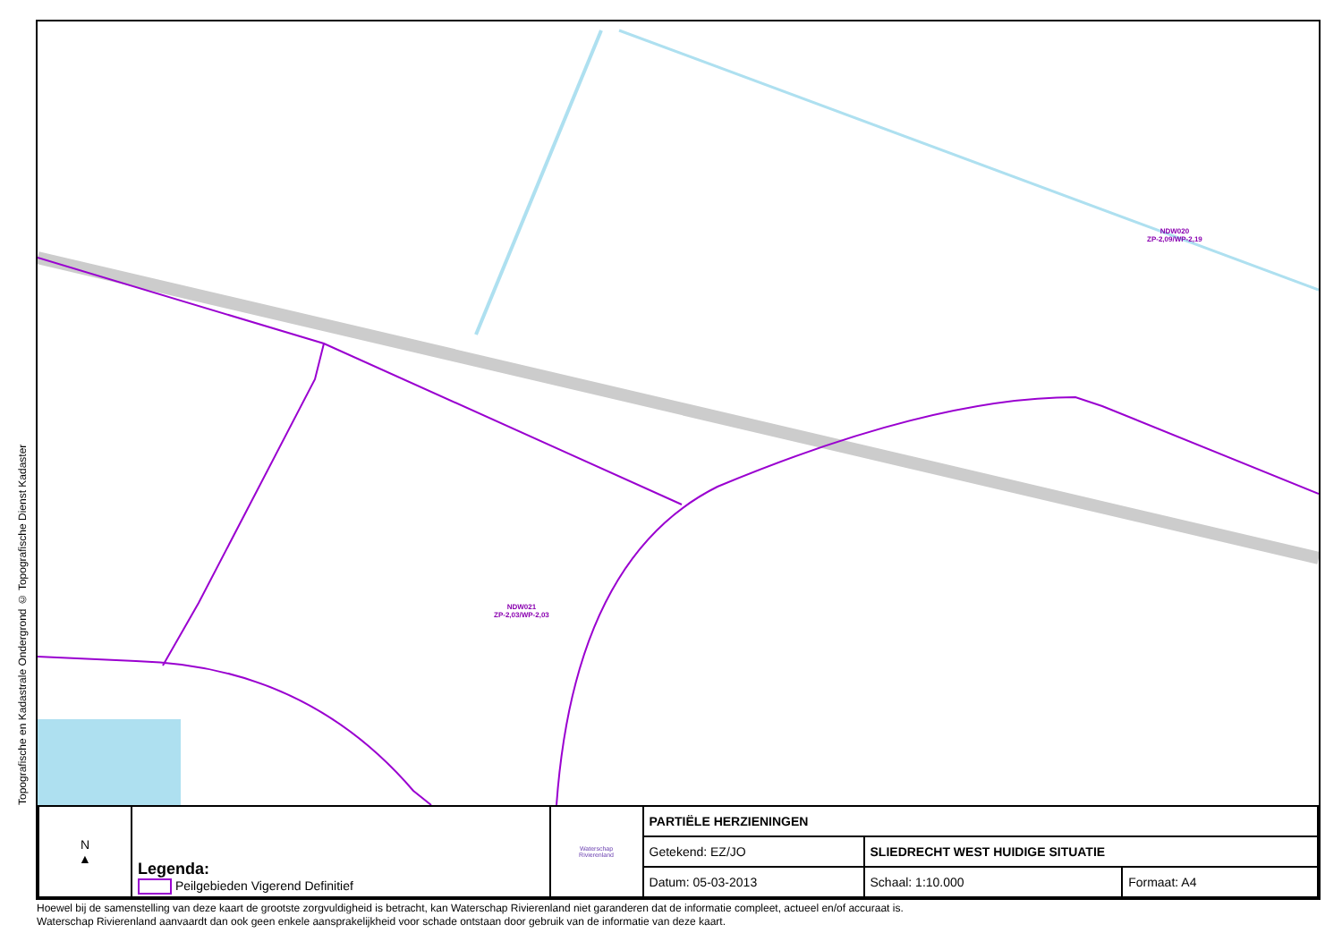Topografische en Kadastrale Ondergrond © Topografische Dienst Kadaster
NDW020
ZP-2,09/WP-2,19
NDW021
ZP-2,03/WP-2,03
| N ▲ | Legenda: Peilgebieden Vigerend Definitief | Waterschap Rivierenland | PARTIËLE HERZIENINGEN | | |
| | | | Getekend: EZ/JO | SLIEDRECHT WEST HUIDIGE SITUATIE | |
| | | | Datum: 05-03-2013 | Schaal: 1:10.000 | Formaat: A4 |
Hoewel bij de samenstelling van deze kaart de grootste zorgvuldigheid is betracht, kan Waterschap Rivierenland niet garanderen dat de informatie compleet, actueel en/of accuraat is.
Waterschap Rivierenland aanvaardt dan ook geen enkele aansprakelijkheid voor schade ontstaan door gebruik van de informatie van deze kaart.